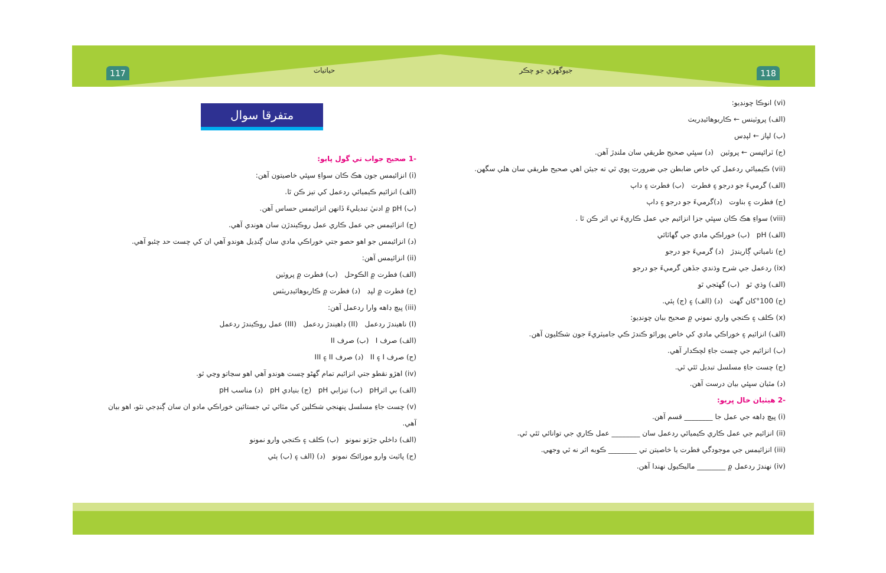117 حياتيات جيوگهڙي جو چڪر 118
متفرقا سوال
(vi) انوڪا چونڊيو:
(الف) پروٽينس ← ڪاربوهائيڊريٽ
(ب) لپاز ← لپڊس
(ج) ٽرائپسن ← پروٽين (د) سڀئي صحيح طريقي سان ملنڊڙ آهن.
(vii) ڪيميائي ردعمل کي خاص ضابطن جي ضرورت پوي ٿي ته جيئن اهي صحيح طريقي سان هلي سگهن.
(الف) گرميءَ جو درجو ۽ فطرت (ب) فطرت ۽ داٻ
(ج) فطرت ۽ بناوت (د)گرميءَ جو درجو ۽ داٻ
(viii) سواءِ هڪ ڪان سڀئي جزا انزائيم جي عمل ڪاريءَ تي اثر ڪن ٿا .
(الف) pH (ب) خوراڪي مادي جي گهاٽائي
(ج) نامياتي ڳارينڊڙ (د) گرميءَ جو درجو
(ix) ردعمل جي شرح وڌندي جڏهن گرميءَ جو درجو
(الف) وڌي ٿو (ب) گهٽجي ٿو
(ج) 100°کان گهٽ (د) (الف) ۽ (ج) ٻئي.
(x) ڪلف ۽ ڪنجي واري نموني ۾ صحيح بيان چونڊيو:
(الف) انزائيم ۽ خوراڪي مادي کي خاص پورائو ڪندڙ ڪي جاميٽريءَ جون شڪليون آهن.
(ب) انزائيم جي چست جاءِ لچڪدار آهي.
(ج) چست جاءِ مسلسل تبديل ٿئي ٿي.
(د) مٿيان سڀئي بيان درست آهن.
-2 هيٺيان خال ڀريو:
(i) پيچ ڊاهه جي عمل جا ________ قسم آهن.
(ii) انزائيم جي عمل ڪاري ڪيميائي ردعمل سان ________ عمل ڪاري جي توانائي ٿئي ٿي.
(iii) انزائيمس جي موجودگي فطرت يا خاصيتن تي ________ ڪوبه اثر نه ٿي وجهي.
(iv) نهندڙ ردعمل ۾ ________ ماليڪيول نهندا آهن.
-1 صحيح جواب تي گول پايو:
(i) انزائيمس جون هڪ ڪان سواءِ سڀئي خاصيتون آهن:
(الف) انزائيم ڪيميائي ردعمل کي تيز ڪن ٿا.
(ب) pH ۾ ادنيٰ تبديليءَ ڏانهن انزائيمس حساس آهن.
(ج) انزائيمس جي عمل ڪاري عمل روڪيندڙن سان هوندي آهي.
(د) انزائيمس جو اهو حصو جتي خوراڪي مادي سان ڳنڍيل هوندو آهي ان کي چست حد چئبو آهي.
(ii) انزائيمس آهن:
(الف) فطرت ۾ الڪوحل (ب) فطرت ۾ پروٽين
(ج) فطرت ۾ لپڊ (د) فطرت ۾ ڪاربوهائيڊريٽس
(iii) پيچ ڊاهه وارا ردعمل آهن:
(I) ناهيندڙ ردعمل (II) ڊاهيندڙ ردعمل (III) عمل روڪيندڙ ردعمل
(الف) صرف I (ب) صرف II
(ج) صرف I ۽ II (د) صرف II ۽ III
(iv) اهڙو نقطو جتي انزائيم تمام گهڻو چست هوندو آهي اهو سڃاتو وڃي ٿو.
(الف) بي اثرpH (ب) تيزابي pH (ج) بنيادي pH (د) مناسب pH
(v) چست جاءِ مسلسل پنهنجي شڪلين کي مٿائي ٿي جستائين خوراڪي مادو ان سان ڳنڍجي نٿو، اهو بيان آهي.
(الف) داخلي جڙتو نمونو (ب) ڪلف ۽ ڪنجي وارو نمونو
(ج) پاٿيٽ وارو موزائڪ نمونو (د) (الف ۽ (ب) ٻئي